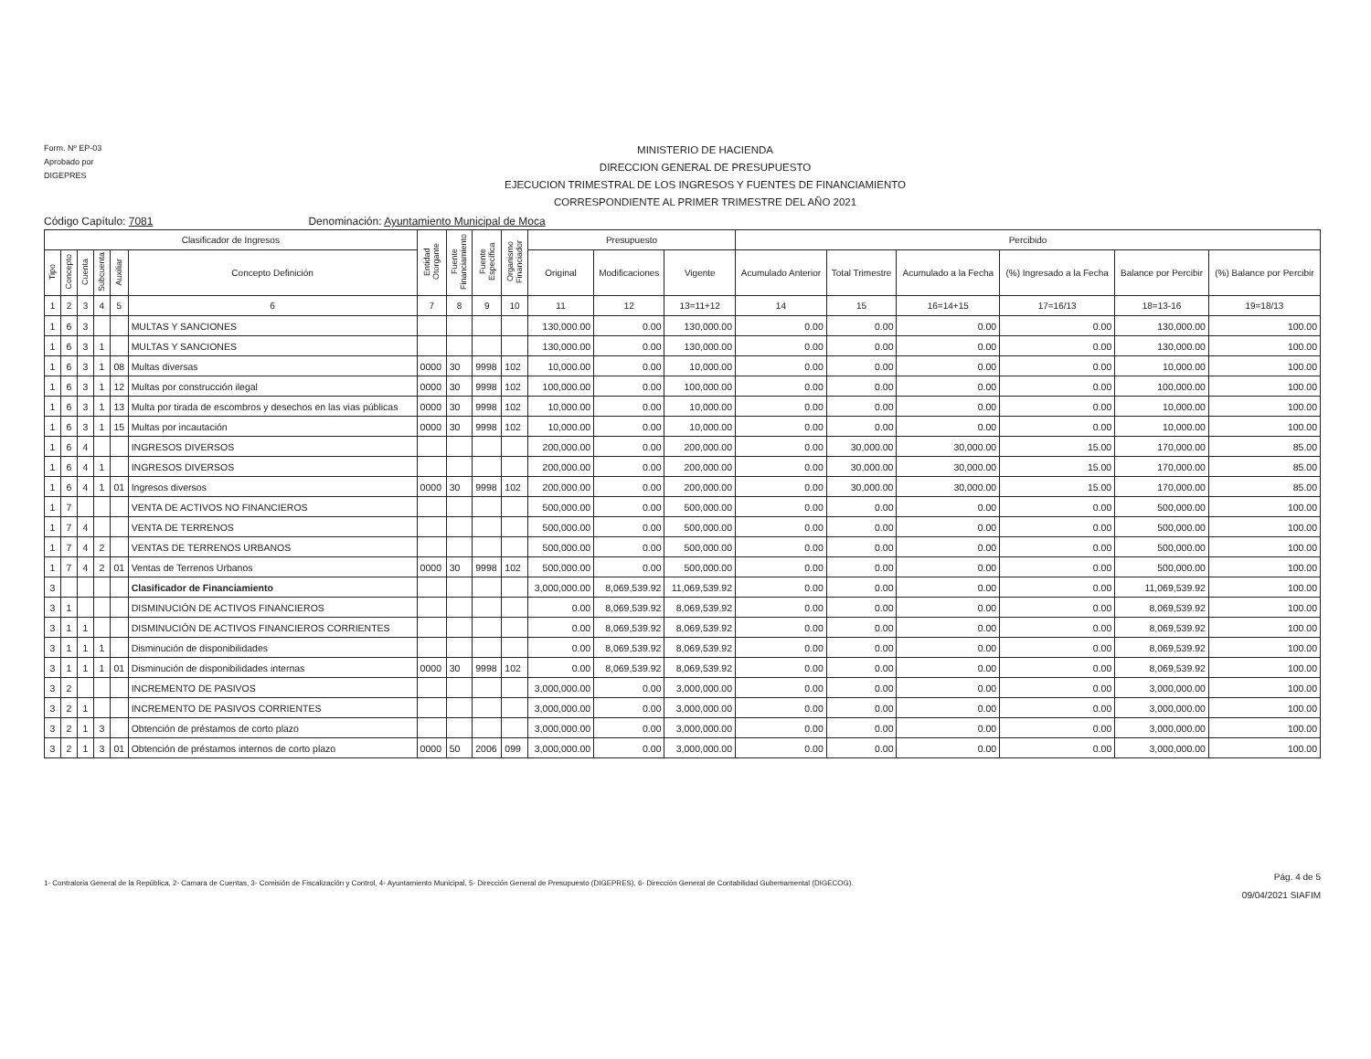Form. Nº EP-03
Aprobado por
DIGEPRES
MINISTERIO DE HACIENDA
DIRECCION GENERAL DE PRESUPUESTO
EJECUCION TRIMESTRAL DE LOS INGRESOS Y FUENTES DE FINANCIAMIENTO
CORRESPONDIENTE AL PRIMER TRIMESTRE DEL AÑO 2021
Código Capítulo: 7081 Denominación: Ayuntamiento Municipal de Moca
| Clasificador de Ingresos | | | | | | Entidad Otorgante | Fuente Financiamiento | Fuente Específica | Organismo Financiador | Presupuesto | | | Percibido | | | | | |
| --- | --- | --- | --- | --- | --- | --- | --- | --- | --- | --- | --- | --- | --- | --- | --- | --- | --- | --- |
| Tipo | Concepto | Cuenta | Subcuenta | Auxiliar | Concepto Definición | | | | | Original | Modificaciones | Vigente | Acumulado Anterior | Total Trimestre | Acumulado a la Fecha | (%) Ingresado a la Fecha | Balance por Percibir | (%) Balance por Percibir |
| 1 | 2 | 3 | 4 | 5 | 6 | 7 | 8 | 9 | 10 | 11 | 12 | 13=11+12 | 14 | 15 | 16=14+15 | 17=16/13 | 18=13-16 | 19=18/13 |
| 1 | 6 | 3 | | | MULTAS Y SANCIONES | | | | | 130,000.00 | 0.00 | 130,000.00 | 0.00 | 0.00 | 0.00 | 0.00 | 130,000.00 | 100.00 |
| 1 | 6 | 3 | 1 | | MULTAS Y SANCIONES | | | | | 130,000.00 | 0.00 | 130,000.00 | 0.00 | 0.00 | 0.00 | 0.00 | 130,000.00 | 100.00 |
| 1 | 6 | 3 | 1 | 08 | Multas diversas | 0000 | 30 | 9998 | 102 | 10,000.00 | 0.00 | 10,000.00 | 0.00 | 0.00 | 0.00 | 0.00 | 10,000.00 | 100.00 |
| 1 | 6 | 3 | 1 | 12 | Multas por construcción ilegal | 0000 | 30 | 9998 | 102 | 100,000.00 | 0.00 | 100,000.00 | 0.00 | 0.00 | 0.00 | 0.00 | 100,000.00 | 100.00 |
| 1 | 6 | 3 | 1 | 13 | Multa por tirada de escombros y desechos en las vias públicas | 0000 | 30 | 9998 | 102 | 10,000.00 | 0.00 | 10,000.00 | 0.00 | 0.00 | 0.00 | 0.00 | 10,000.00 | 100.00 |
| 1 | 6 | 3 | 1 | 15 | Multas por incautación | 0000 | 30 | 9998 | 102 | 10,000.00 | 0.00 | 10,000.00 | 0.00 | 0.00 | 0.00 | 0.00 | 10,000.00 | 100.00 |
| 1 | 6 | 4 | | | INGRESOS DIVERSOS | | | | | 200,000.00 | 0.00 | 200,000.00 | 0.00 | 30,000.00 | 30,000.00 | 15.00 | 170,000.00 | 85.00 |
| 1 | 6 | 4 | 1 | | INGRESOS DIVERSOS | | | | | 200,000.00 | 0.00 | 200,000.00 | 0.00 | 30,000.00 | 30,000.00 | 15.00 | 170,000.00 | 85.00 |
| 1 | 6 | 4 | 1 | 01 | Ingresos diversos | 0000 | 30 | 9998 | 102 | 200,000.00 | 0.00 | 200,000.00 | 0.00 | 30,000.00 | 30,000.00 | 15.00 | 170,000.00 | 85.00 |
| 1 | 7 | | | | VENTA DE ACTIVOS NO FINANCIEROS | | | | | 500,000.00 | 0.00 | 500,000.00 | 0.00 | 0.00 | 0.00 | 0.00 | 500,000.00 | 100.00 |
| 1 | 7 | 4 | | | VENTA DE TERRENOS | | | | | 500,000.00 | 0.00 | 500,000.00 | 0.00 | 0.00 | 0.00 | 0.00 | 500,000.00 | 100.00 |
| 1 | 7 | 4 | 2 | | VENTAS DE TERRENOS URBANOS | | | | | 500,000.00 | 0.00 | 500,000.00 | 0.00 | 0.00 | 0.00 | 0.00 | 500,000.00 | 100.00 |
| 1 | 7 | 4 | 2 | 01 | Ventas de Terrenos Urbanos | 0000 | 30 | 9998 | 102 | 500,000.00 | 0.00 | 500,000.00 | 0.00 | 0.00 | 0.00 | 0.00 | 500,000.00 | 100.00 |
| 3 | | | | | Clasificador de Financiamiento | | | | | 3,000,000.00 | 8,069,539.92 | 11,069,539.92 | 0.00 | 0.00 | 0.00 | 0.00 | 11,069,539.92 | 100.00 |
| 3 | 1 | | | | DISMINUCIÓN DE ACTIVOS FINANCIEROS | | | | | 0.00 | 8,069,539.92 | 8,069,539.92 | 0.00 | 0.00 | 0.00 | 0.00 | 8,069,539.92 | 100.00 |
| 3 | 1 | 1 | | | DISMINUCIÓN DE ACTIVOS FINANCIEROS CORRIENTES | | | | | 0.00 | 8,069,539.92 | 8,069,539.92 | 0.00 | 0.00 | 0.00 | 0.00 | 8,069,539.92 | 100.00 |
| 3 | 1 | 1 | 1 | | Disminución de disponibilidades | | | | | 0.00 | 8,069,539.92 | 8,069,539.92 | 0.00 | 0.00 | 0.00 | 0.00 | 8,069,539.92 | 100.00 |
| 3 | 1 | 1 | 1 | 01 | Disminución de disponibilidades internas | 0000 | 30 | 9998 | 102 | 0.00 | 8,069,539.92 | 8,069,539.92 | 0.00 | 0.00 | 0.00 | 0.00 | 8,069,539.92 | 100.00 |
| 3 | 2 | | | | INCREMENTO DE PASIVOS | | | | | 3,000,000.00 | 0.00 | 3,000,000.00 | 0.00 | 0.00 | 0.00 | 0.00 | 3,000,000.00 | 100.00 |
| 3 | 2 | 1 | | | INCREMENTO DE PASIVOS CORRIENTES | | | | | 3,000,000.00 | 0.00 | 3,000,000.00 | 0.00 | 0.00 | 0.00 | 0.00 | 3,000,000.00 | 100.00 |
| 3 | 2 | 1 | 3 | | Obtención de préstamos de corto plazo | | | | | 3,000,000.00 | 0.00 | 3,000,000.00 | 0.00 | 0.00 | 0.00 | 0.00 | 3,000,000.00 | 100.00 |
| 3 | 2 | 1 | 3 | 01 | Obtención de préstamos internos de corto plazo | 0000 | 50 | 2006 | 099 | 3,000,000.00 | 0.00 | 3,000,000.00 | 0.00 | 0.00 | 0.00 | 0.00 | 3,000,000.00 | 100.00 |
1- Contraloria General de la República, 2- Camara de Cuentas, 3- Comisión de Fiscalización y Control, 4- Ayuntamiento Municipal, 5- Dirección General de Presupuesto (DIGEPRES), 6- Dirección General de Contabilidad Gubemamental (DIGECOG).
Pág. 4 de 5
09/04/2021 SIAFIM